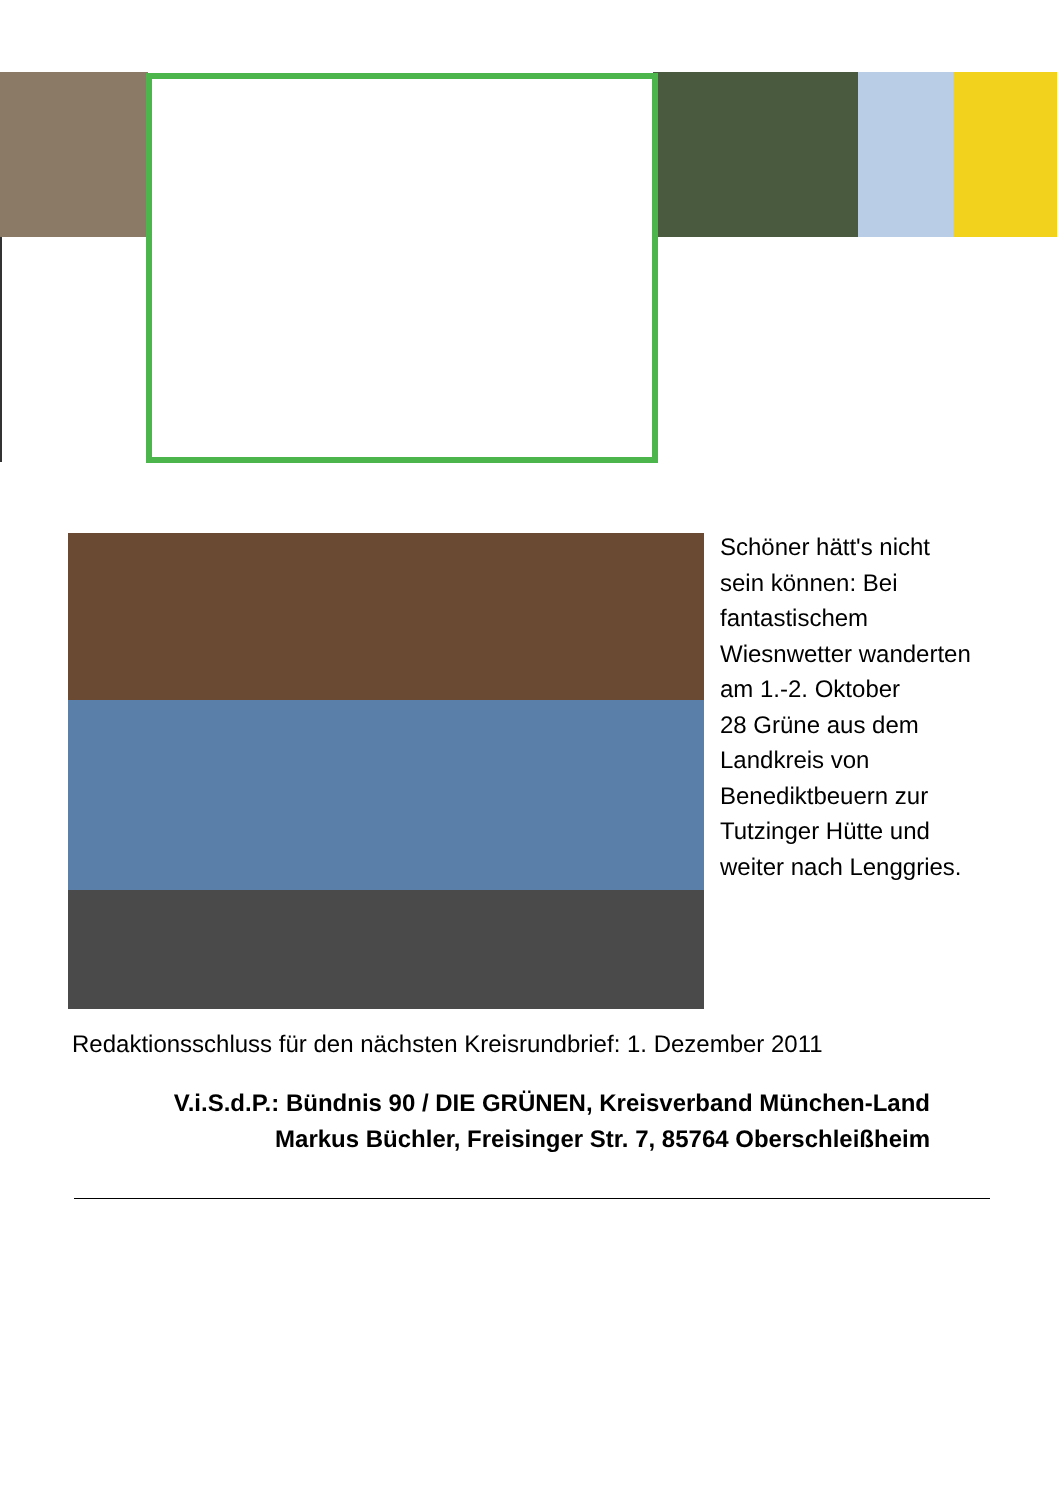Schöner hätt's nicht
sein können: Bei
fantastischem
Wiesnwetter wanderten
am 1.-2. Oktober
28 Grüne aus dem
Landkreis von
Benediktbeuern zur
Tutzinger Hütte und
weiter nach Lenggries.
Redaktionsschluss für den nächsten Kreisrundbrief: 1. Dezember 2011
V.i.S.d.P.: Bündnis 90 / DIE GRÜNEN, Kreisverband München-Land
Markus Büchler, Freisinger Str. 7, 85764 Oberschleißheim